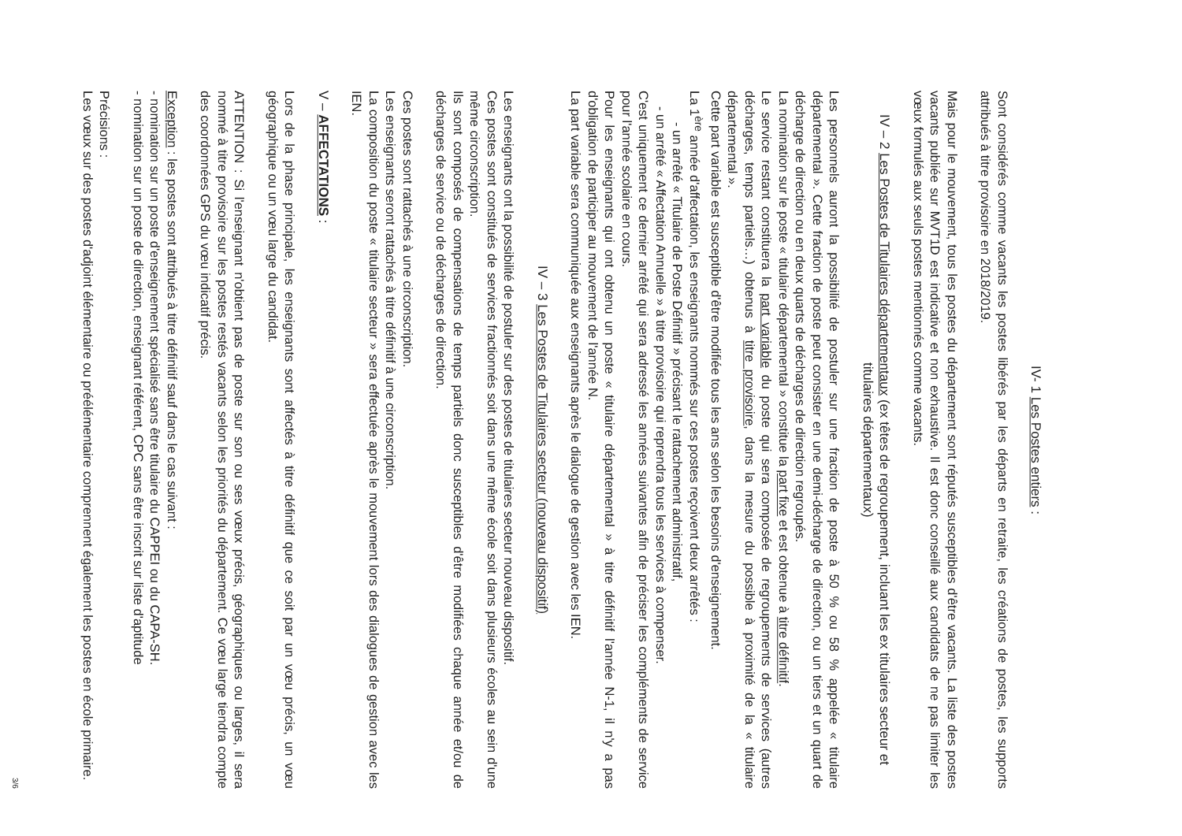IV- 1 Les Postes entiers :
Sont considérés comme vacants les postes libérés par les départs en retraite, les créations de postes, les supports attribués à titre provisoire en 2018/2019.
Mais pour le mouvement, tous les postes du département sont réputés susceptibles d'être vacants. La liste des postes vacants publiée sur MVT1D est indicative et non exhaustive. Il est donc conseillé aux candidats de ne pas limiter les vœux formulés aux seuls postes mentionnés comme vacants.
IV – 2 Les Postes de Titulaires départementaux (ex têtes de regroupement, incluant les ex titulaires secteur et titulaires départementaux)
Les personnels auront la possibilité de postuler sur une fraction de poste à 50 % ou 58 % appelée « titulaire départemental ». Cette fraction de poste peut consister en une demi-décharge de direction, ou un tiers et un quart de décharge de direction ou en deux quarts de décharges de direction regroupés.
La nomination sur le poste « titulaire départemental » constitue la part fixe et est obtenue à titre définitif.
Le service restant constituera la part variable du poste qui sera composée de regroupements de services (autres décharges, temps partiels…) obtenus à titre provisoire, dans la mesure du possible à proximité de la « titulaire départemental ».
Cette part variable est susceptible d'être modifiée tous les ans selon les besoins d'enseignement.
La 1<sup>ère</sup> année d'affectation, les enseignants nommés sur ces postes reçoivent deux arrêtés :
- un arrêté « Titulaire de Poste Définitif » précisant le rattachement administratif,
- un arrêté « Affectation Annuelle » à titre provisoire qui reprendra tous les services à compenser.
C'est uniquement ce dernier arrêté qui sera adressé les années suivantes afin de préciser les compléments de service pour l'année scolaire en cours.
Pour les enseignants qui ont obtenu un poste « titulaire départemental » à titre définitif l'année N-1, il n'y a pas d'obligation de participer au mouvement de l'année N.
La part variable sera communiquée aux enseignants après le dialogue de gestion avec les IEN.
IV – 3 Les Postes de Titulaires secteur (nouveau dispositif)
Les enseignants ont la possibilité de postuler sur des postes de titulaires secteur nouveau dispositif.
Ces postes sont constitués de services fractionnés soit dans une même école soit dans plusieurs écoles au sein d'une même circonscription.
Ils sont composés de compensations de temps partiels donc susceptibles d'être modifiées chaque année et/ou de décharges de service ou de décharges de direction.
Ces postes sont rattachés à une circonscription.
Les enseignants seront rattachés à titre définitif à une circonscription.
La composition du poste « titulaire secteur » sera effectuée après le mouvement lors des dialogues de gestion avec les IEN.
V – AFFECTATIONS :
Lors de la phase principale, les enseignants sont affectés à titre définitif que ce soit par un vœu précis, un vœu géographique ou un vœu large du candidat.
ATTENTION : Si l'enseignant n'obtient pas de poste sur son ou ses vœux précis, géographiques ou larges, il sera nommé à titre provisoire sur les postes restés vacants selon les priorités du département. Ce vœu large tiendra compte des coordonnées GPS du vœu indicatif précis.
Exception : les postes sont attribués à titre définitif sauf dans le cas suivant :
- nomination sur un poste d'enseignement spécialisé sans être titulaire du CAPPEI ou du CAPA-SH.
- nomination sur un poste de direction, enseignant référent, CPC sans être inscrit sur liste d'aptitude
Précisions :
Les vœux sur des postes d'adjoint élémentaire ou préélémentaire comprennent également les postes en école primaire.
3/6